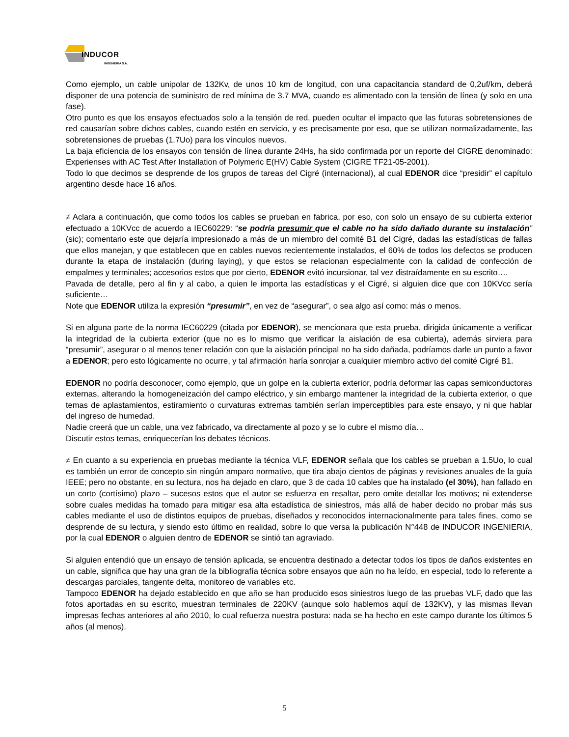INDUCOR
INGENIERIA S.A.
Como ejemplo, un cable unipolar de 132Kv, de unos 10 km de longitud, con una capacitancia standard de 0,2uf/km, deberá disponer de una potencia de suministro de red mínima de 3.7 MVA, cuando es alimentado con la tensión de línea (y solo en una fase).
Otro punto es que los ensayos efectuados solo a la tensión de red, pueden ocultar el impacto que las futuras sobretensiones de red causarían sobre dichos cables, cuando estén en servicio, y es precisamente por eso, que se utilizan normalizadamente, las sobretensiones de pruebas (1.7Uo) para los vínculos nuevos.
La baja eficiencia de los ensayos con tensión de línea durante 24Hs, ha sido confirmada por un reporte del CIGRE denominado: Experienses with AC Test After Installation of Polymeric E(HV) Cable System (CIGRE TF21-05-2001).
Todo lo que decimos se desprende de los grupos de tareas del Cigré (internacional), al cual EDENOR dice “presidir” el capítulo argentino desde hace 16 años.
≠ Aclara a continuación, que como todos los cables se prueban en fabrica, por eso, con solo un ensayo de su cubierta exterior efectuado a 10KVcc de acuerdo a IEC60229: “se podría presumir que el cable no ha sido dañado durante su instalación” (sic); comentario este que dejaría impresionado a más de un miembro del comité B1 del Cigré, dadas las estadísticas de fallas que ellos manejan, y que establecen que en cables nuevos recientemente instalados, el 60% de todos los defectos se producen durante la etapa de instalación (during laying), y que estos se relacionan especialmente con la calidad de confección de empalmes y terminales; accesorios estos que por cierto, EDENOR evitó incursionar, tal vez distraídamente en su escrito….
Pavada de detalle, pero al fin y al cabo, a quien le importa las estadísticas y el Cigré, si alguien dice que con 10KVcc sería suficiente…
Note que EDENOR utiliza la expresión “presumir”, en vez de “asegurar”, o sea algo así como: más o menos.
Si en alguna parte de la norma IEC60229 (citada por EDENOR), se mencionara que esta prueba, dirigida únicamente a verificar la integridad de la cubierta exterior (que no es lo mismo que verificar la aislación de esa cubierta), además sirviera para “presumir”, asegurar o al menos tener relación con que la aislación principal no ha sido dañada, podríamos darle un punto a favor a EDENOR; pero esto lógicamente no ocurre, y tal afirmación haría sonrojar a cualquier miembro activo del comité Cigré B1.
EDENOR no podría desconocer, como ejemplo, que un golpe en la cubierta exterior, podría deformar las capas semiconductoras externas, alterando la homogeneización del campo eléctrico, y sin embargo mantener la integridad de la cubierta exterior, o que temas de aplastamientos, estiramiento o curvaturas extremas también serían imperceptibles para este ensayo, y ni que hablar del ingreso de humedad.
Nadie creerá que un cable, una vez fabricado, va directamente al pozo y se lo cubre el mismo día…
Discutir estos temas, enriquecerían los debates técnicos.
≠ En cuanto a su experiencia en pruebas mediante la técnica VLF, EDENOR señala que los cables se prueban a 1.5Uo, lo cual es también un error de concepto sin ningún amparo normativo, que tira abajo cientos de páginas y revisiones anuales de la guía IEEE; pero no obstante, en su lectura, nos ha dejado en claro, que 3 de cada 10 cables que ha instalado (el 30%), han fallado en un corto (cortísimo) plazo – sucesos estos que el autor se esfuerza en resaltar, pero omite detallar los motivos; ni extenderse sobre cuales medidas ha tomado para mitigar esa alta estadística de siniestros, más allá de haber decido no probar más sus cables mediante el uso de distintos equipos de pruebas, diseñados y reconocidos internacionalmente para tales fines, como se desprende de su lectura, y siendo esto último en realidad, sobre lo que versa la publicación N°448 de INDUCOR INGENIERIA, por la cual EDENOR o alguien dentro de EDENOR se sintió tan agraviado.
Si alguien entendió que un ensayo de tensión aplicada, se encuentra destinado a detectar todos los tipos de daños existentes en un cable, significa que hay una gran de la bibliografía técnica sobre ensayos que aún no ha leído, en especial, todo lo referente a descargas parciales, tangente delta, monitoreo de variables etc.
Tampoco EDENOR ha dejado establecido en que año se han producido esos siniestros luego de las pruebas VLF, dado que las fotos aportadas en su escrito, muestran terminales de 220KV (aunque solo hablemos aquí de 132KV), y las mismas llevan impresas fechas anteriores al año 2010, lo cual refuerza nuestra postura: nada se ha hecho en este campo durante los últimos 5 años (al menos).
5